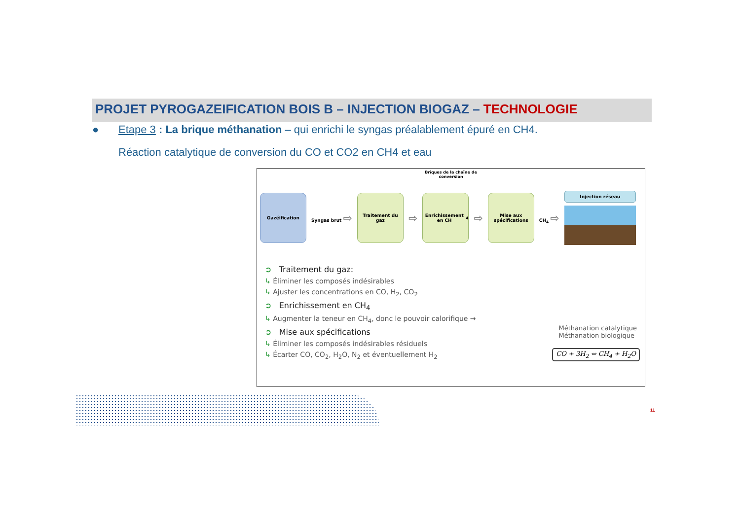PROJET PYROGAZEIFICATION BOIS B – INJECTION BIOGAZ – TECHNOLOGIE
● Etape 3 : La brique méthanation – qui enrichi le syngas préalablement épuré en CH4.
Réaction catalytique de conversion du CO et CO2 en CH4 et eau
Briques de la chaîne de
conversion
Gazéification
Syngas brut ⇨
Traitement du gaz
⇨
Enrichissement en CH<sub>4</sub>
⇨
Mise aux spécifications
CH<sub>4</sub> ⇨
Injection réseau
➲ Traitement du gaz:
↳ Éliminer les composés indésirables
↳ Ajuster les concentrations en CO, H<sub>2</sub>, CO<sub>2</sub>
➲ Enrichissement en CH<sub>4</sub>
↳ Augmenter la teneur en CH<sub>4</sub>, donc le pouvoir calorifique →
➲ Mise aux spécifications
↳ Éliminer les composés indésirables résiduels
↳ Écarter CO, CO<sub>2</sub>, H<sub>2</sub>O, N<sub>2</sub> et éventuellement H<sub>2</sub>
Méthanation catalytique
Méthanation biologique
CO + 3H<sub>2</sub> ⇔ CH<sub>4</sub> + H<sub>2</sub>O
11